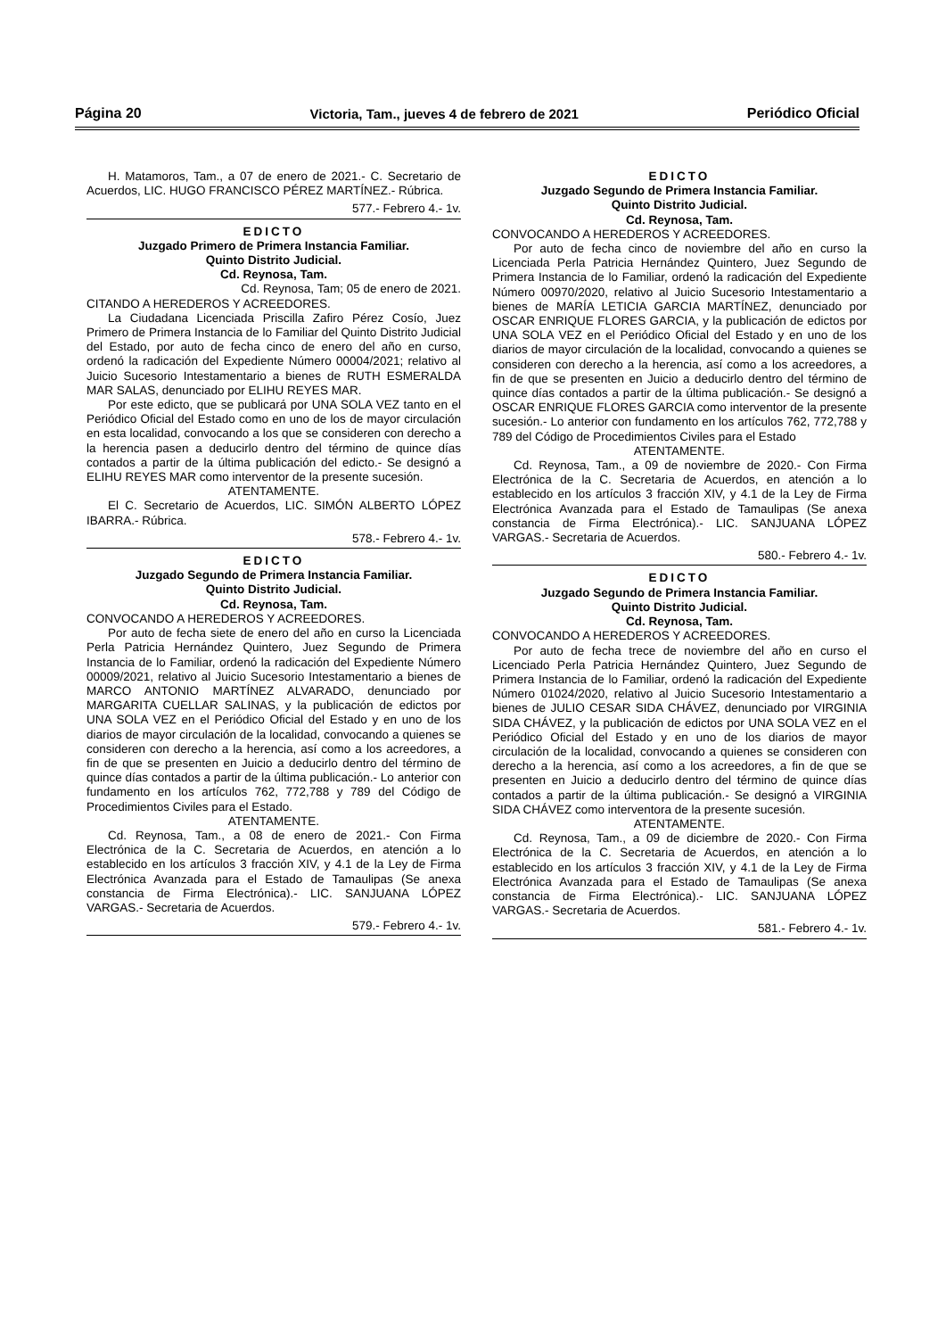Página 20 Victoria, Tam., jueves 4 de febrero de 2021 Periódico Oficial
H. Matamoros, Tam., a 07 de enero de 2021.- C. Secretario de Acuerdos, LIC. HUGO FRANCISCO PÉREZ MARTÍNEZ.- Rúbrica.
577.- Febrero 4.- 1v.
EDICTO
Juzgado Primero de Primera Instancia Familiar.
Quinto Distrito Judicial.
Cd. Reynosa, Tam.
Cd. Reynosa, Tam; 05 de enero de 2021.
CITANDO A HEREDEROS Y ACREEDORES.
La Ciudadana Licenciada Priscilla Zafiro Pérez Cosío, Juez Primero de Primera Instancia de lo Familiar del Quinto Distrito Judicial del Estado, por auto de fecha cinco de enero del año en curso, ordenó la radicación del Expediente Número 00004/2021; relativo al Juicio Sucesorio Intestamentario a bienes de RUTH ESMERALDA MAR SALAS, denunciado por ELIHU REYES MAR.
Por este edicto, que se publicará por UNA SOLA VEZ tanto en el Periódico Oficial del Estado como en uno de los de mayor circulación en esta localidad, convocando a los que se consideren con derecho a la herencia pasen a deducirlo dentro del término de quince días contados a partir de la última publicación del edicto.- Se designó a ELIHU REYES MAR como interventor de la presente sucesión.
ATENTAMENTE.
El C. Secretario de Acuerdos, LIC. SIMÓN ALBERTO LÓPEZ IBARRA.- Rúbrica.
578.- Febrero 4.- 1v.
EDICTO
Juzgado Segundo de Primera Instancia Familiar.
Quinto Distrito Judicial.
Cd. Reynosa, Tam.
CONVOCANDO A HEREDEROS Y ACREEDORES.
Por auto de fecha siete de enero del año en curso la Licenciada Perla Patricia Hernández Quintero, Juez Segundo de Primera Instancia de lo Familiar, ordenó la radicación del Expediente Número 00009/2021, relativo al Juicio Sucesorio Intestamentario a bienes de MARCO ANTONIO MARTÍNEZ ALVARADO, denunciado por MARGARITA CUELLAR SALINAS, y la publicación de edictos por UNA SOLA VEZ en el Periódico Oficial del Estado y en uno de los diarios de mayor circulación de la localidad, convocando a quienes se consideren con derecho a la herencia, así como a los acreedores, a fin de que se presenten en Juicio a deducirlo dentro del término de quince días contados a partir de la última publicación.- Lo anterior con fundamento en los artículos 762, 772,788 y 789 del Código de Procedimientos Civiles para el Estado.
ATENTAMENTE.
Cd. Reynosa, Tam., a 08 de enero de 2021.- Con Firma Electrónica de la C. Secretaria de Acuerdos, en atención a lo establecido en los artículos 3 fracción XIV, y 4.1 de la Ley de Firma Electrónica Avanzada para el Estado de Tamaulipas (Se anexa constancia de Firma Electrónica).- LIC. SANJUANA LÓPEZ VARGAS.- Secretaria de Acuerdos.
579.- Febrero 4.- 1v.
EDICTO
Juzgado Segundo de Primera Instancia Familiar.
Quinto Distrito Judicial.
Cd. Reynosa, Tam.
CONVOCANDO A HEREDEROS Y ACREEDORES.
Por auto de fecha cinco de noviembre del año en curso la Licenciada Perla Patricia Hernández Quintero, Juez Segundo de Primera Instancia de lo Familiar, ordenó la radicación del Expediente Número 00970/2020, relativo al Juicio Sucesorio Intestamentario a bienes de MARÍA LETICIA GARCIA MARTÍNEZ, denunciado por OSCAR ENRIQUE FLORES GARCIA, y la publicación de edictos por UNA SOLA VEZ en el Periódico Oficial del Estado y en uno de los diarios de mayor circulación de la localidad, convocando a quienes se consideren con derecho a la herencia, así como a los acreedores, a fin de que se presenten en Juicio a deducirlo dentro del término de quince días contados a partir de la última publicación.- Se designó a OSCAR ENRIQUE FLORES GARCIA como interventor de la presente sucesión.- Lo anterior con fundamento en los artículos 762, 772,788 y 789 del Código de Procedimientos Civiles para el Estado
ATENTAMENTE.
Cd. Reynosa, Tam., a 09 de noviembre de 2020.- Con Firma Electrónica de la C. Secretaria de Acuerdos, en atención a lo establecido en los artículos 3 fracción XIV, y 4.1 de la Ley de Firma Electrónica Avanzada para el Estado de Tamaulipas (Se anexa constancia de Firma Electrónica).- LIC. SANJUANA LÓPEZ VARGAS.- Secretaria de Acuerdos.
580.- Febrero 4.- 1v.
EDICTO
Juzgado Segundo de Primera Instancia Familiar.
Quinto Distrito Judicial.
Cd. Reynosa, Tam.
CONVOCANDO A HEREDEROS Y ACREEDORES.
Por auto de fecha trece de noviembre del año en curso el Licenciado Perla Patricia Hernández Quintero, Juez Segundo de Primera Instancia de lo Familiar, ordenó la radicación del Expediente Número 01024/2020, relativo al Juicio Sucesorio Intestamentario a bienes de JULIO CESAR SIDA CHÁVEZ, denunciado por VIRGINIA SIDA CHÁVEZ, y la publicación de edictos por UNA SOLA VEZ en el Periódico Oficial del Estado y en uno de los diarios de mayor circulación de la localidad, convocando a quienes se consideren con derecho a la herencia, así como a los acreedores, a fin de que se presenten en Juicio a deducirlo dentro del término de quince días contados a partir de la última publicación.- Se designó a VIRGINIA SIDA CHÁVEZ como interventora de la presente sucesión.
ATENTAMENTE.
Cd. Reynosa, Tam., a 09 de diciembre de 2020.- Con Firma Electrónica de la C. Secretaria de Acuerdos, en atención a lo establecido en los artículos 3 fracción XIV, y 4.1 de la Ley de Firma Electrónica Avanzada para el Estado de Tamaulipas (Se anexa constancia de Firma Electrónica).- LIC. SANJUANA LÓPEZ VARGAS.- Secretaria de Acuerdos.
581.- Febrero 4.- 1v.